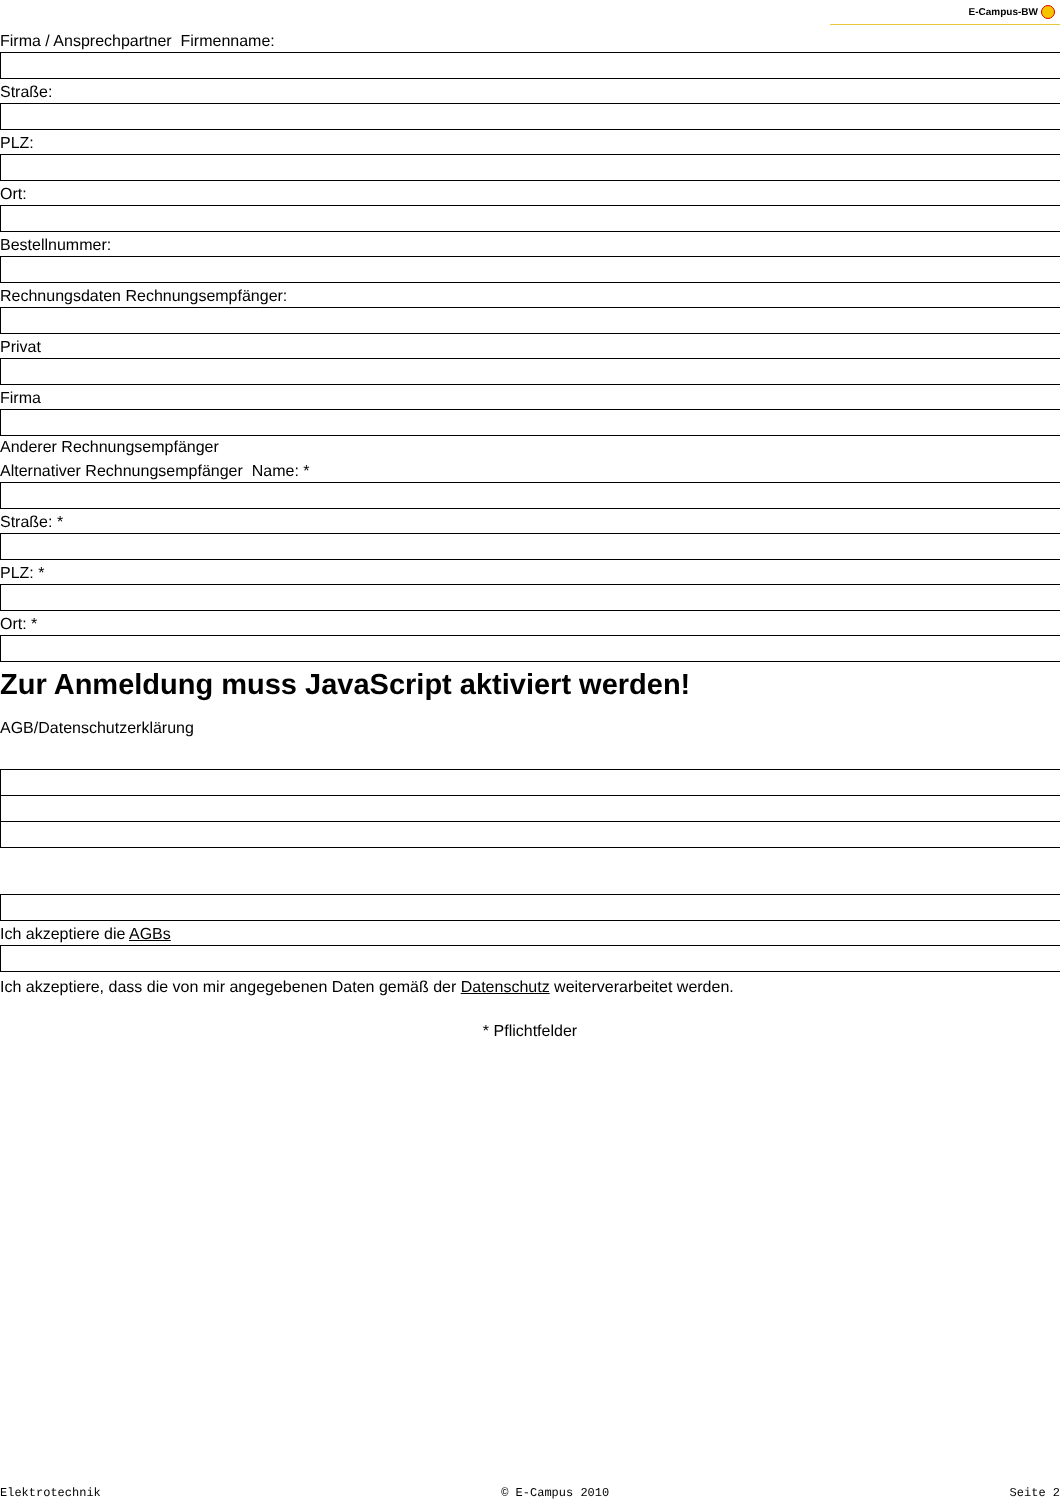E-Campus-BW
Firma / Ansprechpartner Firmenname:
Straße:
PLZ:
Ort:
Bestellnummer:
Rechnungsdaten Rechnungsempfänger:
Privat
Firma
Anderer Rechnungsempfänger
Alternativer Rechnungsempfänger Name: *
Straße: *
PLZ: *
Ort: *
Zur Anmeldung muss JavaScript aktiviert werden!
AGB/Datenschutzerklärung
Ich akzeptiere die AGBs
Ich akzeptiere, dass die von mir angegebenen Daten gemäß der Datenschutz weiterverarbeitet werden.
* Pflichtfelder
Elektrotechnik © E-Campus 2010 Seite 2